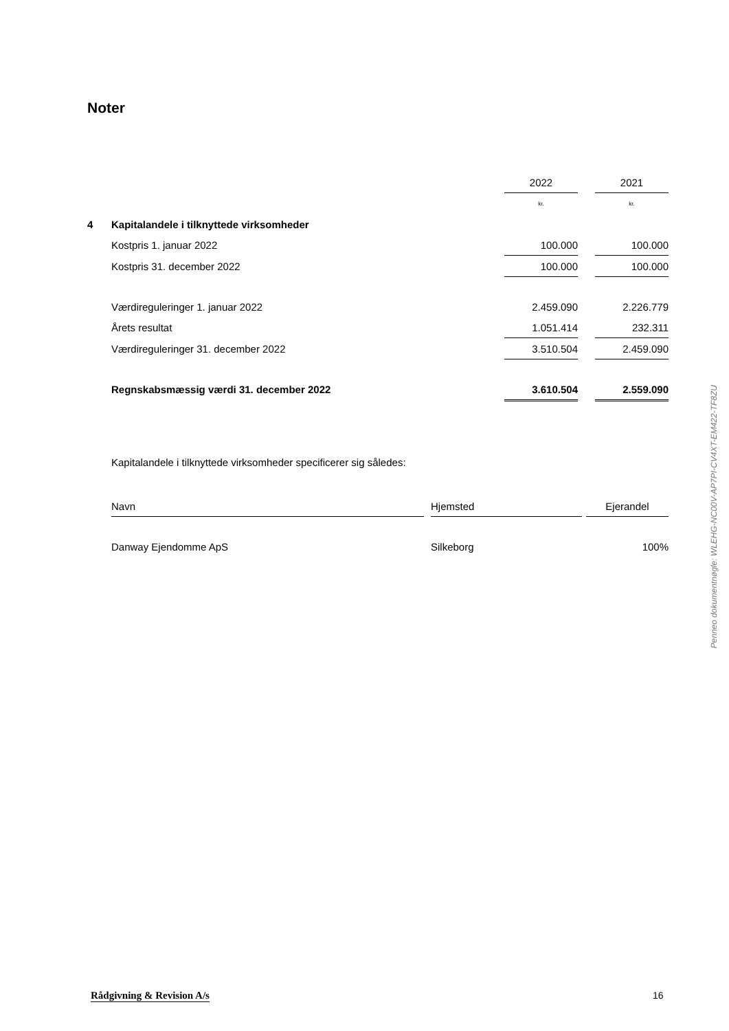Noter
| | | 2022 | | 2021 |
| | | kr. | | kr. |
| 4 | Kapitalandele i tilknyttede virksomheder | | | |
| | Kostpris 1. januar 2022 | 100.000 | | 100.000 |
| | Kostpris 31. december 2022 | 100.000 | | 100.000 |
| | Værdireguleringer 1. januar 2022 | 2.459.090 | | 2.226.779 |
| | Årets resultat | 1.051.414 | | 232.311 |
| | Værdireguleringer 31. december 2022 | 3.510.504 | | 2.459.090 |
| | Regnskabsmæssig værdi 31. december 2022 | 3.610.504 | | 2.559.090 |
Kapitalandele i tilknyttede virksomheder specificerer sig således:
| Navn | | Hjemsted | | Ejerandel |
| Danway Ejendomme ApS | | Silkeborg | | 100% |
Penneo dokumentnøgle: WLEHG-NC00V-AP7PI-CV4XT-EM422-TF8ZU
Rådgivning & Revision A/s 16